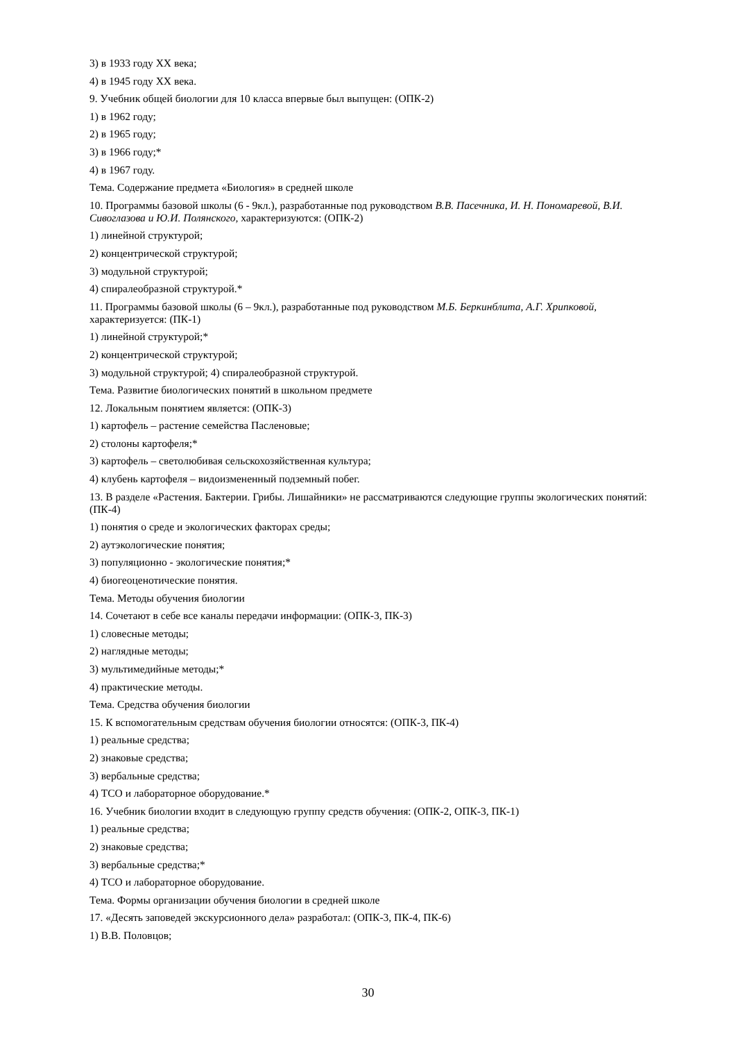3) в 1933 году XX века;
4) в 1945 году XX века.
9. Учебник общей биологии для 10 класса впервые был выпущен: (ОПК-2)
1) в 1962 году;
2) в 1965 году;
3) в 1966 году;*
4) в 1967 году.
Тема. Содержание предмета «Биология» в средней школе
10. Программы базовой школы (6 - 9кл.), разработанные под руководством В.В. Пасечника, И. Н. Пономаре­вой, В.И. Сивоглазова и Ю.И. Полянского, характеризуются: (ОПК-2)
1) линейной структурой;
2) концентрической структурой;
3) модульной структурой;
4) спиралеобразной структурой.*
11. Программы базовой школы (6 – 9кл.), разработанные под руководством М.Б. Беркинблита, А.Г. Хрипко­вой, характеризуется: (ПК-1)
1) линейной структурой;*
2) концентрической структурой;
3) модульной структурой; 4) спиралеобразной структурой.
Тема. Развитие биологических понятий в школьном предмете
12. Локальным понятием является: (ОПК-3)
1) картофель – растение семейства Пасленовые;
2) столоны картофеля;*
3) картофель – светолюбивая сельскохозяйственная культура;
4) клубень картофеля – видоизмененный подземный побег.
13. В разделе «Растения. Бактерии. Грибы. Лишайники» не рассматриваются следующие группы экологиче­ских понятий: (ПК-4)
1) понятия о среде и экологических факторах среды;
2) аутэкологические понятия;
3) популяционно - экологические понятия;*
4) биогеоценотические понятия.
Тема. Методы обучения биологии
14. Сочетают в себе все каналы передачи информации: (ОПК-3, ПК-3)
1) словесные методы;
2) наглядные методы;
3) мультимедийные методы;*
4) практические методы.
Тема. Средства обучения биологии
15. К вспомогательным средствам обучения биологии относятся: (ОПК-3, ПК-4)
1) реальные средства;
2) знаковые средства;
3) вербальные средства;
4) ТСО и лабораторное оборудование.*
16. Учебник биологии входит в следующую группу средств обучения: (ОПК-2, ОПК-3, ПК-1)
1) реальные средства;
2) знаковые средства;
3) вербальные средства;*
4) ТСО и лабораторное оборудование.
Тема. Формы организации обучения биологии в средней школе
17. «Десять заповедей экскурсионного дела» разработал: (ОПК-3, ПК-4, ПК-6)
1) В.В. Половцов;
30